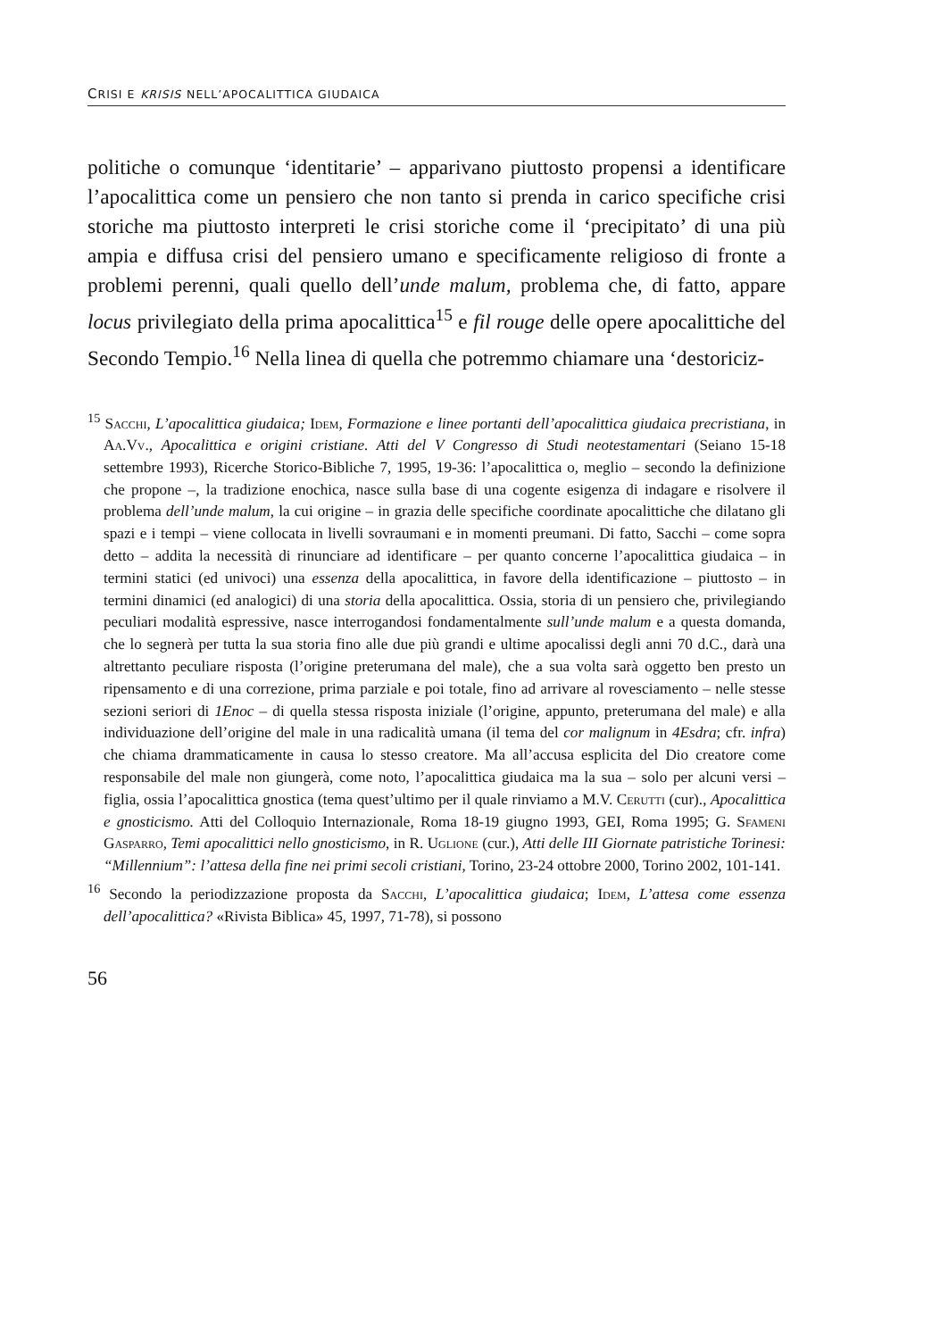CRISI E KRISIS NELL’APOCALITTICA GIUDAICA
politiche o comunque ‘identitarie’ – apparivano piuttosto propensi a identificare l’apocalittica come un pensiero che non tanto si prenda in carico specifiche crisi storiche ma piuttosto interpreti le crisi storiche come il ‘precipitato’ di una più ampia e diffusa crisi del pensiero umano e specificamente religioso di fronte a problemi perenni, quali quello dell’unde malum, problema che, di fatto, appare locus privilegiato della prima apocalittica<sup>15</sup> e fil rouge delle opere apocalittiche del Secondo Tempio.<sup>16</sup> Nella linea di quella che potremmo chiamare una ‘destoriciz-
<sup>15</sup> Sacchi, L’apocalittica giudaica; Idem, Formazione e linee portanti dell’apocalittica giudaica precristiana, in Aa.Vv., Apocalittica e origini cristiane. Atti del V Congresso di Studi neotestamentari (Seiano 15-18 settembre 1993), Ricerche Storico-Bibliche 7, 1995, 19-36: l’apocalittica o, meglio – secondo la definizione che propone –, la tradizione enochica, nasce sulla base di una cogente esigenza di indagare e risolvere il problema dell’unde malum, la cui origine – in grazia delle specifiche coordinate apocalittiche che dilatano gli spazi e i tempi – viene collocata in livelli sovraumani e in momenti preumani. Di fatto, Sacchi – come sopra detto – addita la necessità di rinunciare ad identificare – per quanto concerne l’apocalittica giudaica – in termini statici (ed univoci) una essenza della apocalittica, in favore della identificazione – piuttosto – in termini dinamici (ed analogici) di una storia della apocalittica. Ossia, storia di un pensiero che, privilegiando peculiari modalità espressive, nasce interrogandosi fondamentalmente sull’unde malum e a questa domanda, che lo segnerà per tutta la sua storia fino alle due più grandi e ultime apocalissi degli anni 70 d.C., darà una altrettanto peculiare risposta (l’origine preterumana del male), che a sua volta sarà oggetto ben presto un ripensamento e di una correzione, prima parziale e poi totale, fino ad arrivare al rovesciamento – nelle stesse sezioni seriori di 1Enoc – di quella stessa risposta iniziale (l’origine, appunto, preterumana del male) e alla individuazione dell’origine del male in una radicalità umana (il tema del cor malignum in 4Esdra; cfr. infra) che chiama drammaticamente in causa lo stesso creatore. Ma all’accusa esplicita del Dio creatore come responsabile del male non giungerà, come noto, l’apocalittica giudaica ma la sua – solo per alcuni versi – figlia, ossia l’apocalittica gnostica (tema quest’ultimo per il quale rinviamo a M.V. Cerutti (cur)., Apocalittica e gnosticismo. Atti del Colloquio Internazionale, Roma 18-19 giugno 1993, GEI, Roma 1995; G. Sfameni Gasparro, Temi apocalittici nello gnosticismo, in R. Uglione (cur.), Atti delle III Giornate patristiche Torinesi: “Millennium”: l’attesa della fine nei primi secoli cristiani, Torino, 23-24 ottobre 2000, Torino 2002, 101-141.
<sup>16</sup> Secondo la periodizzazione proposta da Sacchi, L’apocalittica giudaica; Idem, L’attesa come essenza dell’apocalittica? «Rivista Biblica» 45, 1997, 71-78), si possono
56